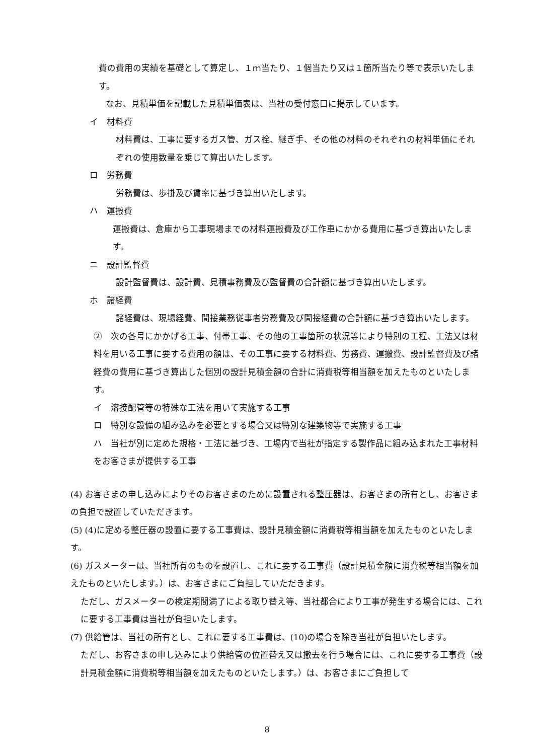費の費用の実績を基礎として算定し、１ｍ当たり、１個当たり又は１箇所当たり等で表示いたします。
なお、見積単価を記載した見積単価表は、当社の受付窓口に掲示しています。
イ　材料費
材料費は、工事に要するガス管、ガス栓、継ぎ手、その他の材料のそれぞれの材料単価にそれぞれの使用数量を乗じて算出いたします。
ロ　労務費
労務費は、歩掛及び賃率に基づき算出いたします。
ハ　運搬費
運搬費は、倉庫から工事現場までの材料運搬費及び工作車にかかる費用に基づき算出いたします。
ニ　設計監督費
設計監督費は、設計費、見積事務費及び監督費の合計額に基づき算出いたします。
ホ　諸経費
諸経費は、現場経費、間接業務従事者労務費及び間接経費の合計額に基づき算出いたします。
②　次の各号にかかげる工事、付帯工事、その他の工事箇所の状況等により特別の工程、工法又は材料を用いる工事に要する費用の額は、その工事に要する材料費、労務費、運搬費、設計監督費及び諸経費の費用に基づき算出した個別の設計見積金額の合計に消費税等相当額を加えたものといたします。
イ　溶接配管等の特殊な工法を用いて実施する工事
ロ　特別な設備の組み込みを必要とする場合又は特別な建築物等で実施する工事
ハ　当社が別に定めた規格・工法に基づき、工場内で当社が指定する製作品に組み込まれた工事材料をお客さまが提供する工事
(4) お客さまの申し込みによりそのお客さまのために設置される整圧器は、お客さまの所有とし、お客さまの負担で設置していただきます。
(5) (4)に定める整圧器の設置に要する工事費は、設計見積金額に消費税等相当額を加えたものといたします。
(6) ガスメーターは、当社所有のものを設置し、これに要する工事費（設計見積金額に消費税等相当額を加えたものといたします。）は、お客さまにご負担していただきます。
ただし、ガスメーターの検定期間満了による取り替え等、当社都合により工事が発生する場合には、これに要する工事費は当社が負担いたします。
(7) 供給管は、当社の所有とし、これに要する工事費は、(10)の場合を除き当社が負担いたします。
ただし、お客さまの申し込みにより供給管の位置替え又は撤去を行う場合には、これに要する工事費（設計見積金額に消費税等相当額を加えたものといたします。）は、お客さまにご負担して
8